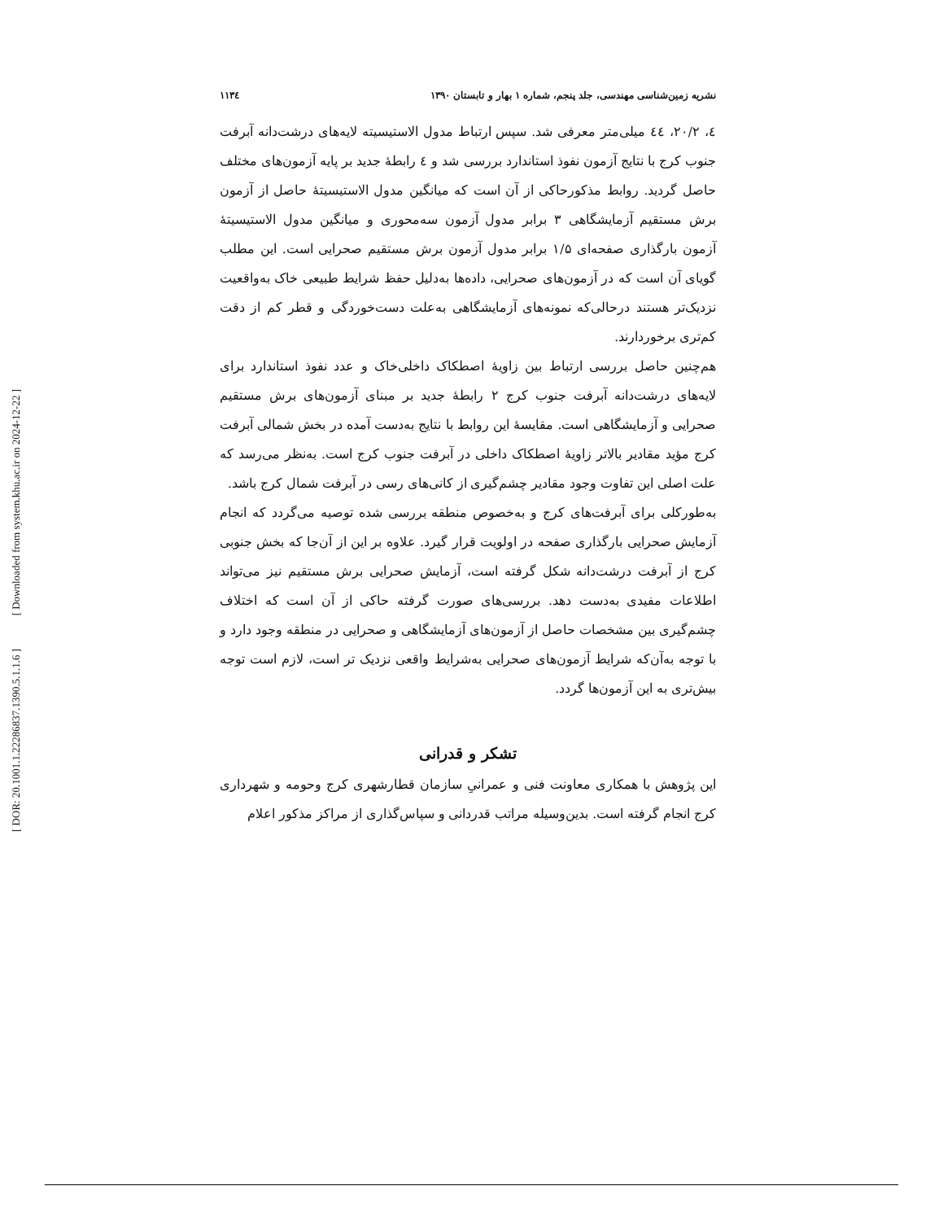[ Downloaded from system.khu.ac.ir on 2024-12-22 ]
[ DOR: 20.1001.1.22286837.1390.5.1.1.6 ]
نشریه زمین‌شناسی مهندسی، جلد پنجم، شماره ۱ بهار و تابستان ۱۳۹۰ ۱۱۳٤
٤، ۲۰/۲، ٤٤ میلی‌متر معرفی شد. سپس ارتباط مدول الاستیسیته لایه‌های درشت‌دانه آبرفت جنوب کرج با نتایج آزمون نفوذ استاندارد بررسی شد و ٤ رابطهٔ جدید بر پایه آزمون‌های مختلف حاصل گردید. روابط مذکورحاکی از آن است که میانگین مدول الاستیسیتهٔ حاصل از آزمون برش مستقیم آزمایشگاهی ۳ برابر مدول آزمون سه‌محوری و میانگین مدول الاستیسیتهٔ آزمون بارگذاری صفحه‌ای ۱/۵ برابر مدول آزمون برش مستقیم صحرایی است. این مطلب گویای آن است که در آزمون‌های صحرایی، داده‌ها به‌دلیل حفظ شرایط طبیعی خاک به‌واقعیت نزدیک‌تر هستند درحالی‌که نمونه‌های آزمایشگاهی به‌علت دست‌خوردگی و قطر کم از دقت کم‌تری برخوردارند.
هم‌چنین حاصل بررسی ارتباط بین زاویهٔ اصطکاک داخلی‌خاک و عدد نفوذ استاندارد برای لایه‌های درشت‌دانه آبرفت جنوب کرج ۲ رابطهٔ جدید بر مبنای آزمون‌های برش مستقیم صحرایی و آزمایشگاهی است. مقایسهٔ این روابط با نتایج به‌دست آمده در بخش شمالی آبرفت کرج مؤید مقادیر بالاتر زاویهٔ اصطکاک داخلی در آبرفت جنوب کرج است. به‌نظر می‌رسد که علت اصلی این تفاوت وجود مقادیر چشم‌گیری از کانی‌های رسی در آبرفت شمال کرج باشد.
به‌طورکلی برای آبرفت‌های کرج و به‌خصوص منطقه بررسی شده توصیه می‌گردد که انجام آزمایش صحرایی بارگذاری صفحه در اولویت قرار گیرد. علاوه بر این از آن‌جا که بخش جنوبی کرج از آبرفت درشت‌دانه شکل گرفته است، آزمایش صحرایی برش مستقیم نیز می‌تواند اطلاعات مفیدی به‌دست دهد. بررسی‌های صورت گرفته حاکی از آن است که اختلاف چشم‌گیری بین مشخصات حاصل از آزمون‌های آزمایشگاهی و صحرایی در منطقه وجود دارد و با توجه به‌آن‌که شرایط آزمون‌های صحرایی به‌شرایط واقعی نزدیک تر است، لازم است توجه بیش‌تری به این آزمون‌ها گردد.
تشکر و قدرانی
این پژوهش با همکاری معاونت فنی و عمرانیِ سازمان قطارشهری کرج وحومه و شهرداری کرج انجام گرفته است. بدین‌وسیله مراتب قدردانی و سپاس‌گذاری از مراکز مذکور اعلام